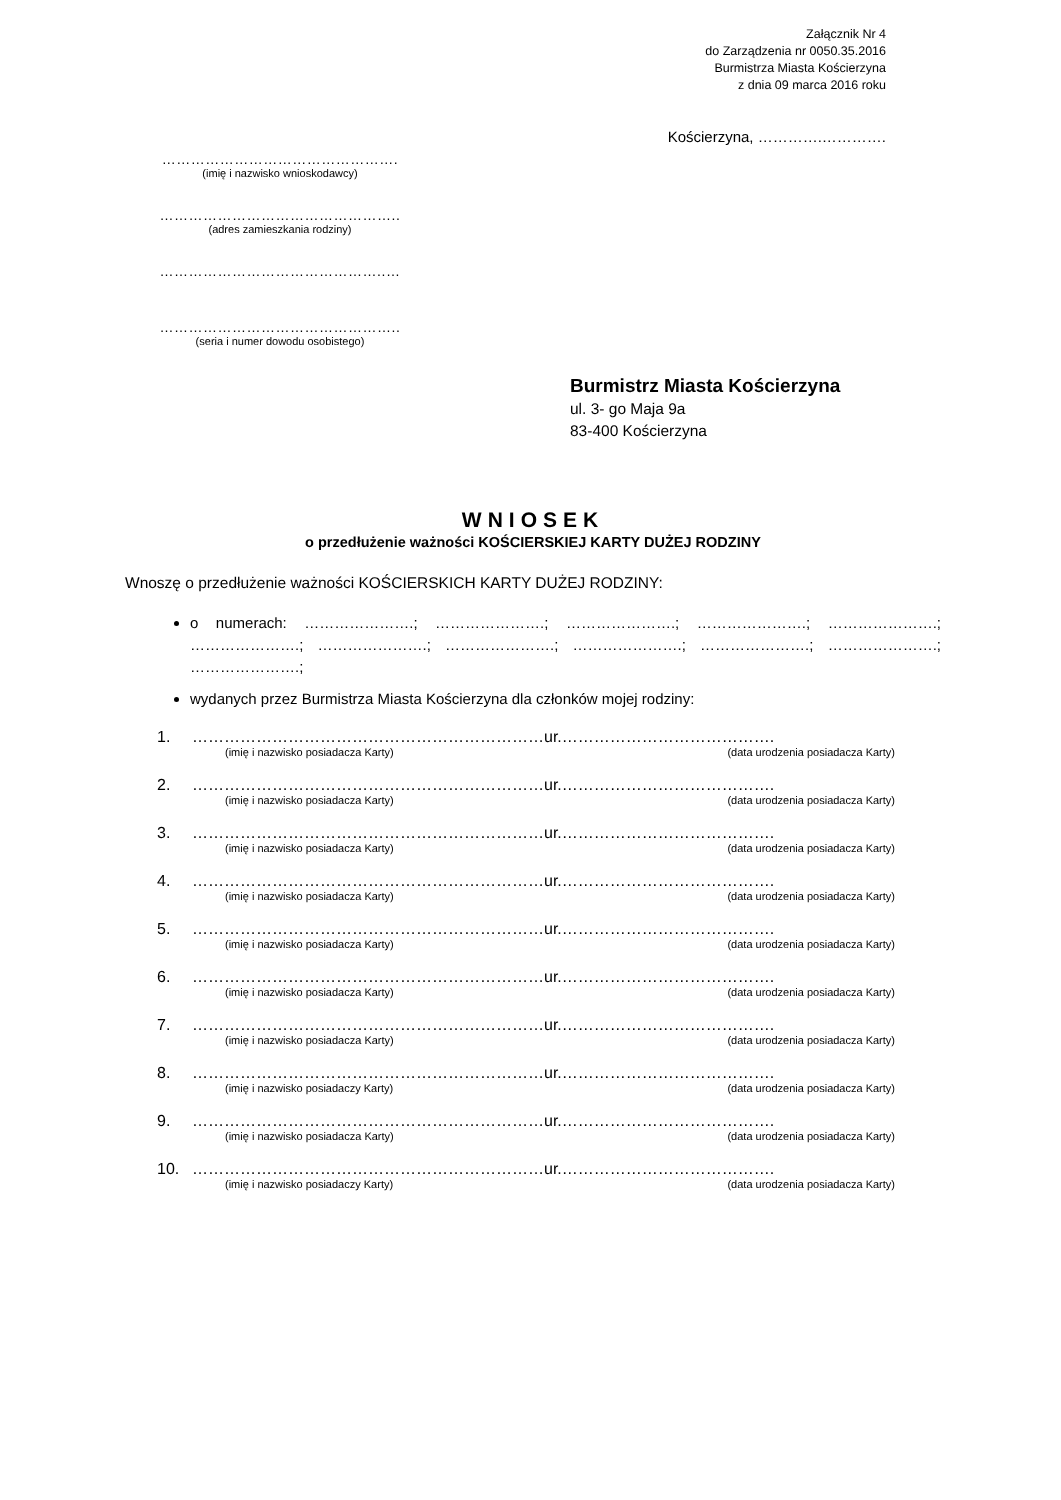Załącznik Nr 4
do Zarządzenia nr 0050.35.2016
Burmistrza Miasta Kościerzyna
z dnia 09 marca 2016 roku
Kościerzyna, ………….………….
………………………………………….
(imię i nazwisko wnioskodawcy)
…………………………………………..
(adres zamieszkania rodziny)
………………………………………..…
…………………………………………..
(seria i numer dowodu osobistego)
Burmistrz Miasta Kościerzyna
ul. 3- go Maja 9a
83-400 Kościerzyna
WNIOSEK
o przedłużenie ważności KOŚCIERSKIEJ KARTY DUŻEJ RODZINY
Wnoszę o przedłużenie ważności KOŚCIERSKICH KARTY DUŻEJ RODZINY:
o numerach: ………………….; ………………….; ………………….; ………………….; ………………….; ………………….; ………………….; ………………….; ………………….; ………………….; ………………….; ………………….;
wydanych przez Burmistrza Miasta Kościerzyna dla członków mojej rodziny:
1. …………………………………………………………ur.………………………………….
(imię i nazwisko posiadacza Karty) (data urodzenia posiadacza Karty)
2. …………………………………………………………ur.………………………………….
(imię i nazwisko posiadacza Karty) (data urodzenia posiadacza Karty)
3. …………………………………………………………ur.………………………………….
(imię i nazwisko posiadacza Karty) (data urodzenia posiadacza Karty)
4. …………………………………………………………ur.………………………………….
(imię i nazwisko posiadacza Karty) (data urodzenia posiadacza Karty)
5. …………………………………………………………ur.………………………………….
(imię i nazwisko posiadacza Karty) (data urodzenia posiadacza Karty)
6. …………………………………………………………ur.………………………………….
(imię i nazwisko posiadacza Karty) (data urodzenia posiadacza Karty)
7. …………………………………………………………ur.………………………………….
(imię i nazwisko posiadacza Karty) (data urodzenia posiadacza Karty)
8. …………………………………………………………ur.………………………………….
(imię i nazwisko posiadaczy Karty) (data urodzenia posiadacza Karty)
9. …………………………………………………………ur.………………………………….
(imię i nazwisko posiadacza Karty) (data urodzenia posiadacza Karty)
10. …………………………………………………………ur.………………………………….
(imię i nazwisko posiadaczy Karty) (data urodzenia posiadacza Karty)